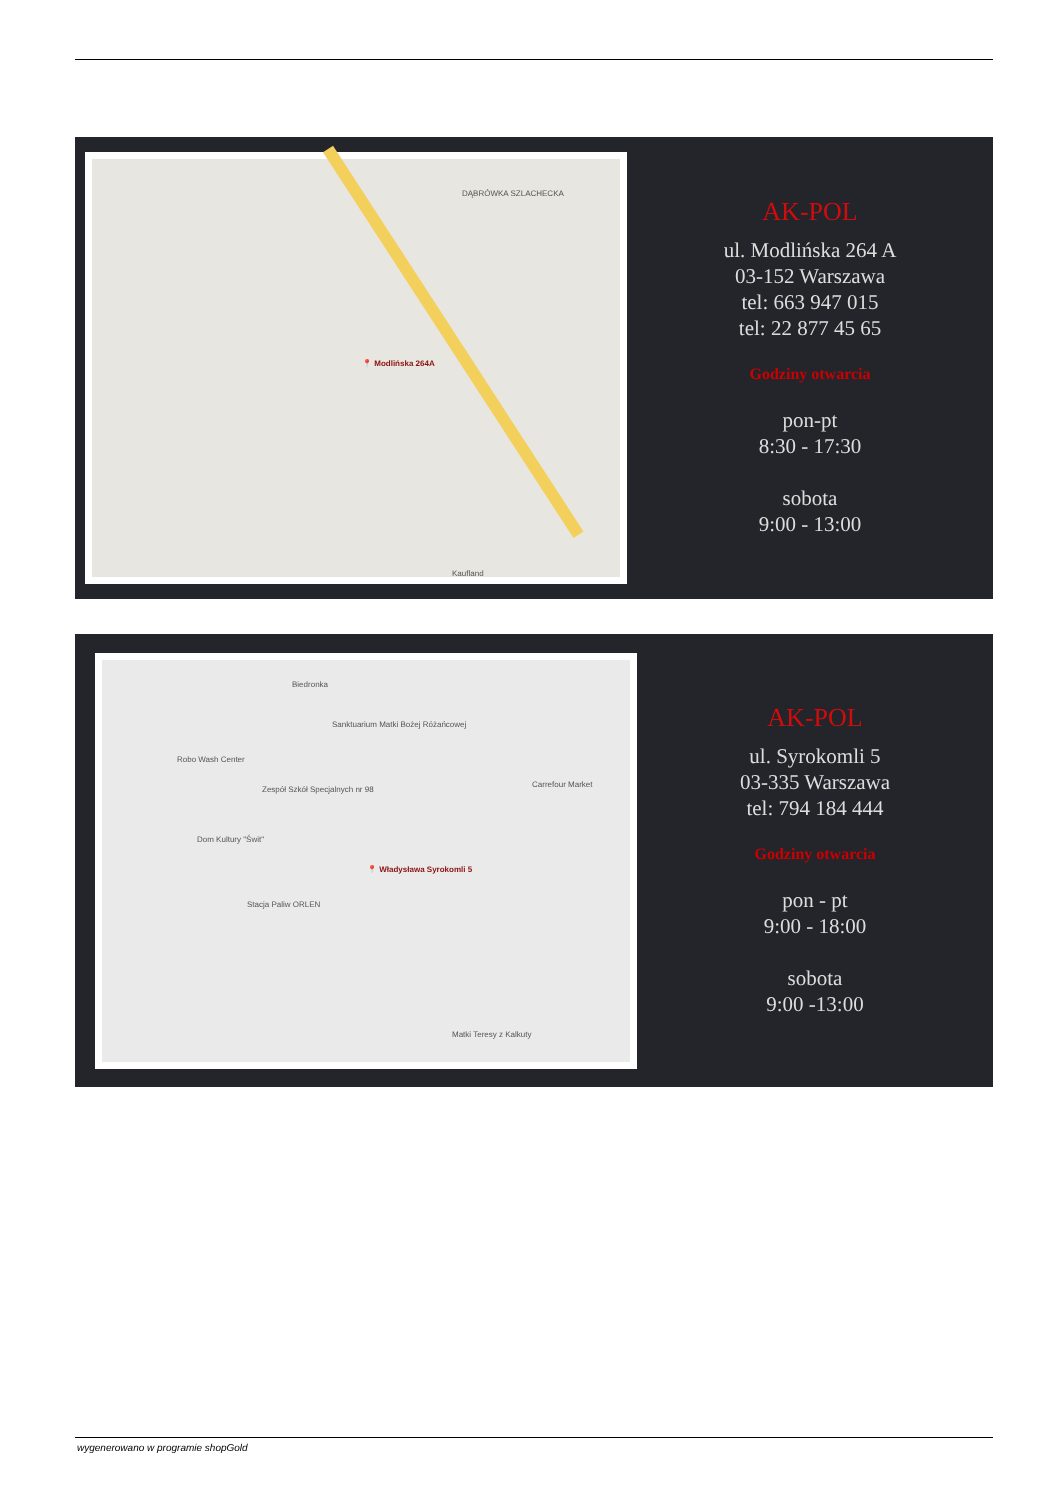📍 Modlińska 264A
DĄBRÓWKA SZLACHECKA
Kaufland
AK-POL
ul. Modlińska 264 A
03-152 Warszawa
tel: 663 947 015
tel: 22 877 45 65
Godziny otwarcia
pon-pt
8:30 - 17:30
sobota
9:00 - 13:00
Biedronka
Sanktuarium Matki Bożej Różańcowej
Robo Wash Center
Zespół Szkół Specjalnych nr 98
Carrefour Market
Dom Kultury "Świt"
📍 Władysława Syrokomli 5
Stacja Paliw ORLEN
Matki Teresy z Kalkuty
AK-POL
ul. Syrokomli 5
03-335 Warszawa
tel: 794 184 444
Godziny otwarcia
pon - pt
9:00 - 18:00
sobota
9:00 -13:00
wygenerowano w programie shopGold